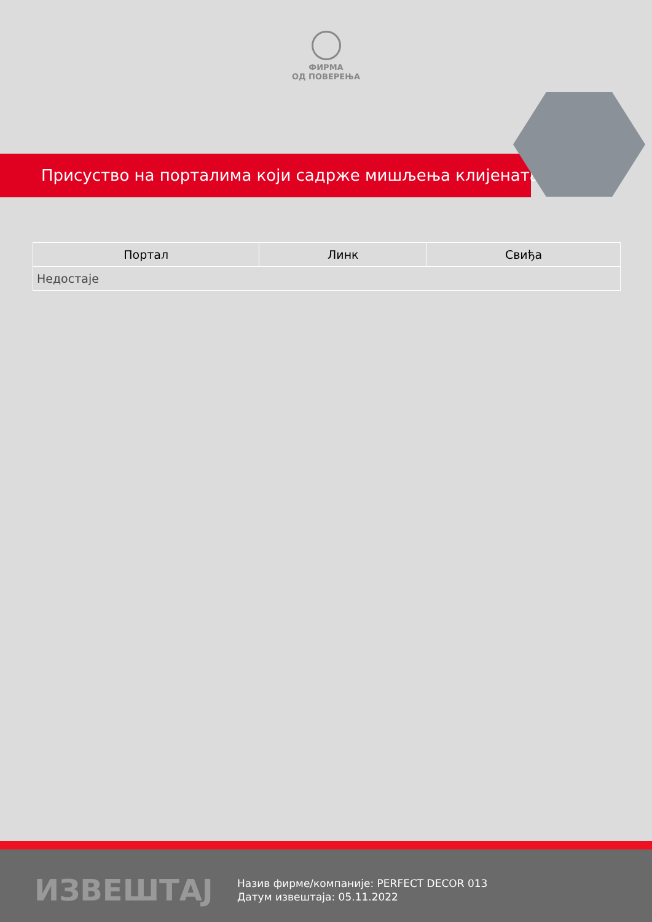ФИРМА
ОД ПОВЕРЕЊА
Присуство на порталима који садрже мишљења клијената
| Портал | Линк | Свиђа |
| --- | --- | --- |
| Недостаје | | |
ИЗВЕШТАЈ
Назив фирме/компаније: PERFECT DECOR 013
Датум извештаја: 05.11.2022